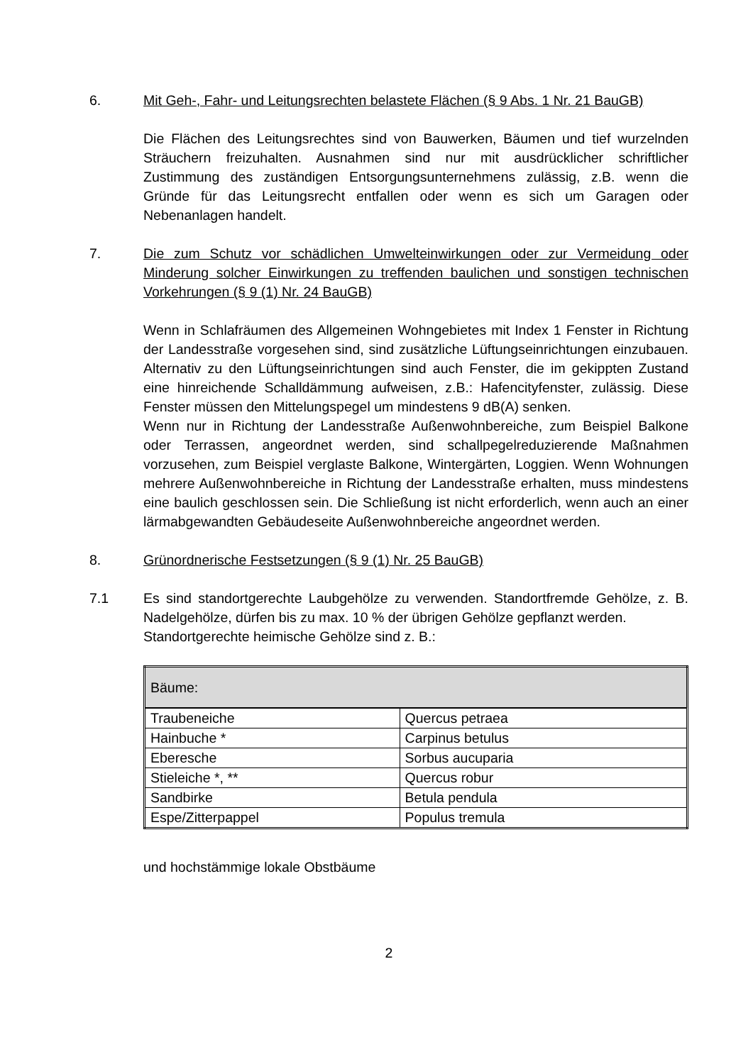6. Mit Geh-, Fahr- und Leitungsrechten belastete Flächen (§ 9 Abs. 1 Nr. 21 BauGB)
Die Flächen des Leitungsrechtes sind von Bauwerken, Bäumen und tief wurzelnden Sträuchern freizuhalten. Ausnahmen sind nur mit ausdrücklicher schriftlicher Zustimmung des zuständigen Entsorgungsunternehmens zulässig, z.B. wenn die Gründe für das Leitungsrecht entfallen oder wenn es sich um Garagen oder Nebenanlagen handelt.
7. Die zum Schutz vor schädlichen Umwelteinwirkungen oder zur Vermeidung oder Minderung solcher Einwirkungen zu treffenden baulichen und sonstigen technischen Vorkehrungen (§ 9 (1) Nr. 24 BauGB)
Wenn in Schlafräumen des Allgemeinen Wohngebietes mit Index 1 Fenster in Richtung der Landesstraße vorgesehen sind, sind zusätzliche Lüftungseinrichtungen einzubauen. Alternativ zu den Lüftungseinrichtungen sind auch Fenster, die im gekippten Zustand eine hinreichende Schalldämmung aufweisen, z.B.: Hafencityfenster, zulässig. Diese Fenster müssen den Mittelungspegel um mindestens 9 dB(A) senken.
Wenn nur in Richtung der Landesstraße Außenwohnbereiche, zum Beispiel Balkone oder Terrassen, angeordnet werden, sind schallpegelreduzierende Maßnahmen vorzusehen, zum Beispiel verglaste Balkone, Wintergärten, Loggien. Wenn Wohnungen mehrere Außenwohnbereiche in Richtung der Landesstraße erhalten, muss mindestens eine baulich geschlossen sein. Die Schließung ist nicht erforderlich, wenn auch an einer lärmabgewandten Gebäudeseite Außenwohnbereiche angeordnet werden.
8. Grünordnerische Festsetzungen (§ 9 (1) Nr. 25 BauGB)
7.1 Es sind standortgerechte Laubgehölze zu verwenden. Standortfremde Gehölze, z. B. Nadelgehölze, dürfen bis zu max. 10 % der übrigen Gehölze gepflanzt werden.
Standortgerechte heimische Gehölze sind z. B.:
| Bäume: | |
| Traubeneiche | Quercus petraea |
| Hainbuche * | Carpinus betulus |
| Eberesche | Sorbus aucuparia |
| Stieleiche *, ** | Quercus robur |
| Sandbirke | Betula pendula |
| Espe/Zitterpappel | Populus tremula |
und hochstämmige lokale Obstbäume
2